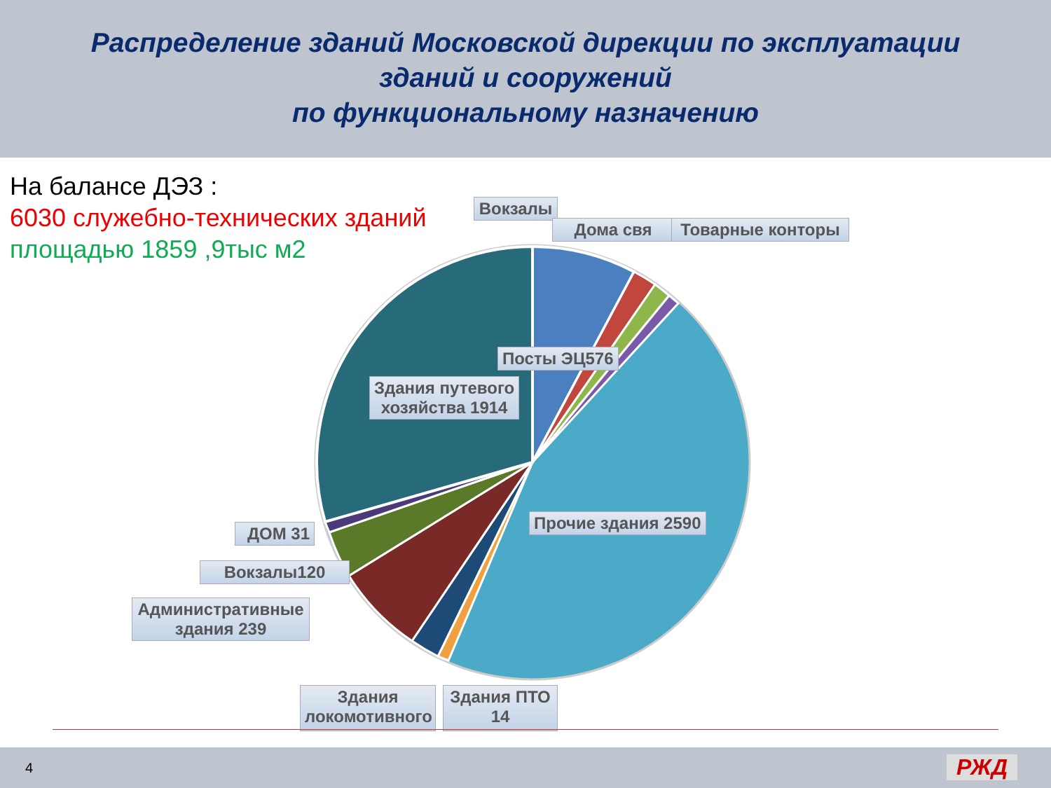Распределение зданий Московской дирекции по эксплуатации
зданий и сооружений
по функциональному назначению
На балансе ДЭЗ :
6030 служебно-технических зданий
площадью 1859 ,9тыс м2
Вокзалы
Дома свя Товарные конторы
Посты ЭЦ576
Здания путевого
хозяйства 1914
Прочие здания 2590
ДОМ 31
Вокзалы120
Административные здания 239
Здания локомотивного
Здания ПТО 14
4 РЖД